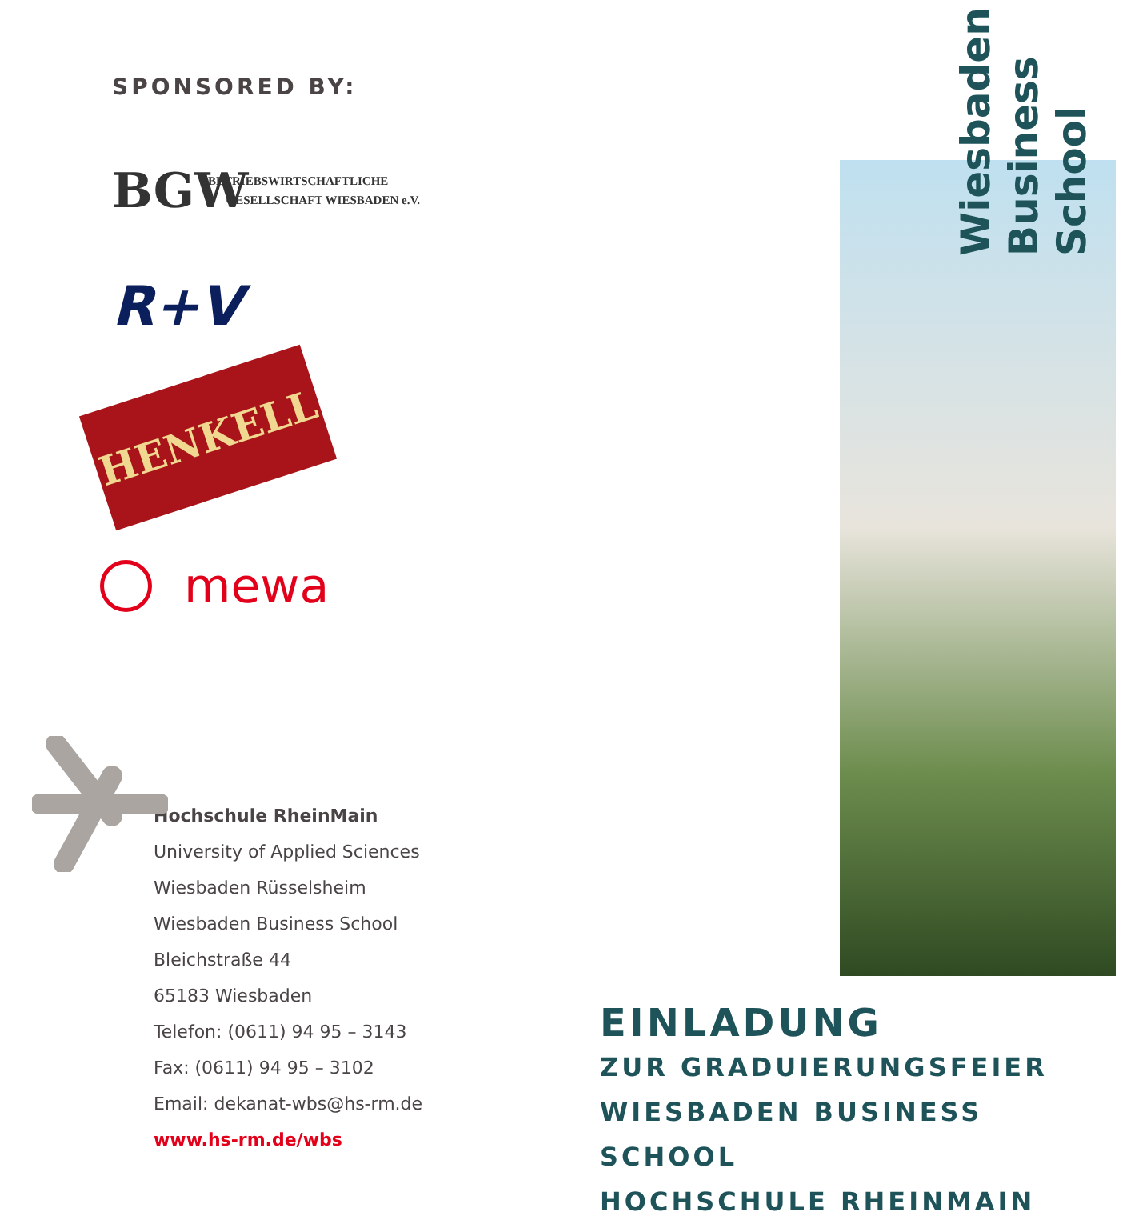SPONSORED BY:
BGW
BETRIEBSWIRTSCHAFTLICHE
GESELLSCHAFT WIESBADEN e.V.
R+V
HENKELL
mewa
Hochschule RheinMain
University of Applied Sciences
Wiesbaden Rüsselsheim
Wiesbaden Business School
Bleichstraße 44
65183 Wiesbaden
Telefon: (0611) 94 95 – 3143
Fax: (0611) 94 95 – 3102
Email: dekanat-wbs@hs-rm.de
www.hs-rm.de/wbs
Wiesbaden
Business
School
EINLADUNG
ZUR GRADUIERUNGSFEIER
WIESBADEN BUSINESS SCHOOL
HOCHSCHULE RHEINMAIN